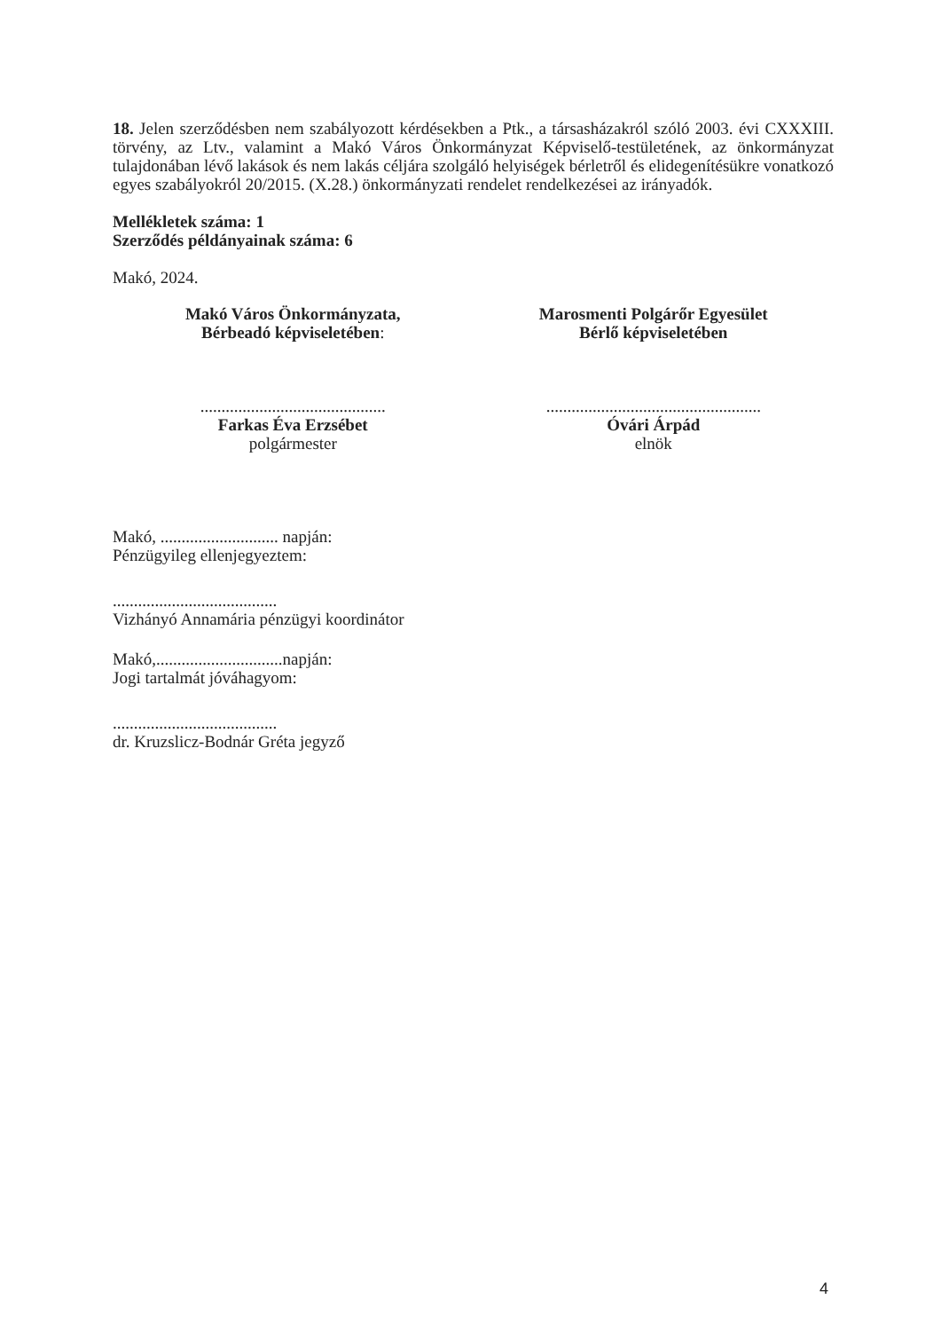18. Jelen szerződésben nem szabályozott kérdésekben a Ptk., a társasházakról szóló 2003. évi CXXXIII. törvény, az Ltv., valamint a Makó Város Önkormányzat Képviselő-testületének, az önkormányzat tulajdonában lévő lakások és nem lakás céljára szolgáló helyiségek bérletről és elidegenítésükre vonatkozó egyes szabályokról 20/2015. (X.28.) önkormányzati rendelet rendelkezései az irányadók.
Mellékletek száma: 1
Szerződés példányainak száma: 6
Makó, 2024.
Makó Város Önkormányzata,
Bérbeadó képviseletében:
Marosmenti Polgárőr Egyesület
Bérlő képviseletében
............................................
Farkas Éva Erzsébet
polgármester
...................................................
Óvári Árpád
elnök
Makó, ............................ napján:
Pénzügyileg ellenjegyeztem:
.......................................
Vizhányó Annamária pénzügyi koordinátor
Makó,..............................napján:
Jogi tartalmát jóváhagyom:
.......................................
dr. Kruzslicz-Bodnár Gréta jegyző
4